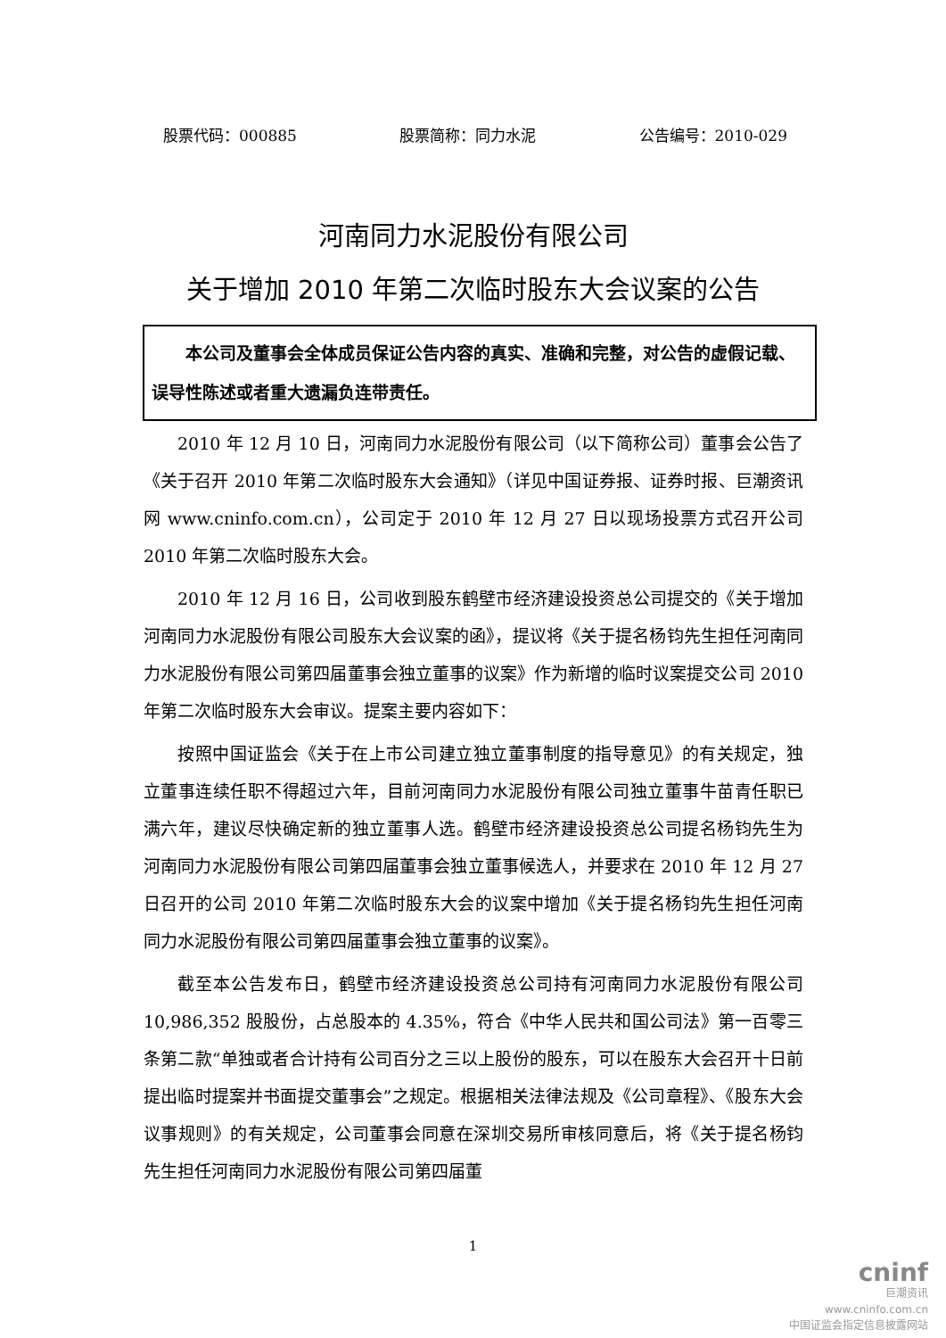股票代码：000885 股票简称：同力水泥 公告编号：2010-029
河南同力水泥股份有限公司
关于增加 2010 年第二次临时股东大会议案的公告
本公司及董事会全体成员保证公告内容的真实、准确和完整，对公告的虚假记载、误导性陈述或者重大遗漏负连带责任。
2010 年 12 月 10 日，河南同力水泥股份有限公司（以下简称公司）董事会公告了《关于召开 2010 年第二次临时股东大会通知》（详见中国证券报、证券时报、巨潮资讯网 www.cninfo.com.cn），公司定于 2010 年 12 月 27 日以现场投票方式召开公司 2010 年第二次临时股东大会。
2010 年 12 月 16 日，公司收到股东鹤壁市经济建设投资总公司提交的《关于增加河南同力水泥股份有限公司股东大会议案的函》，提议将《关于提名杨钧先生担任河南同力水泥股份有限公司第四届董事会独立董事的议案》作为新增的临时议案提交公司 2010 年第二次临时股东大会审议。提案主要内容如下：
按照中国证监会《关于在上市公司建立独立董事制度的指导意见》的有关规定，独立董事连续任职不得超过六年，目前河南同力水泥股份有限公司独立董事牛苗青任职已满六年，建议尽快确定新的独立董事人选。鹤壁市经济建设投资总公司提名杨钧先生为河南同力水泥股份有限公司第四届董事会独立董事候选人，并要求在 2010 年 12 月 27 日召开的公司 2010 年第二次临时股东大会的议案中增加《关于提名杨钧先生担任河南同力水泥股份有限公司第四届董事会独立董事的议案》。
截至本公告发布日，鹤壁市经济建设投资总公司持有河南同力水泥股份有限公司 10,986,352 股股份，占总股本的 4.35%，符合《中华人民共和国公司法》第一百零三条第二款“单独或者合计持有公司百分之三以上股份的股东，可以在股东大会召开十日前提出临时提案并书面提交董事会”之规定。根据相关法律法规及《公司章程》、《股东大会议事规则》的有关规定，公司董事会同意在深圳交易所审核同意后，将《关于提名杨钧先生担任河南同力水泥股份有限公司第四届董
1
cninf
巨潮资讯
www.cninfo.com.cn
中国证监会指定信息披露网站